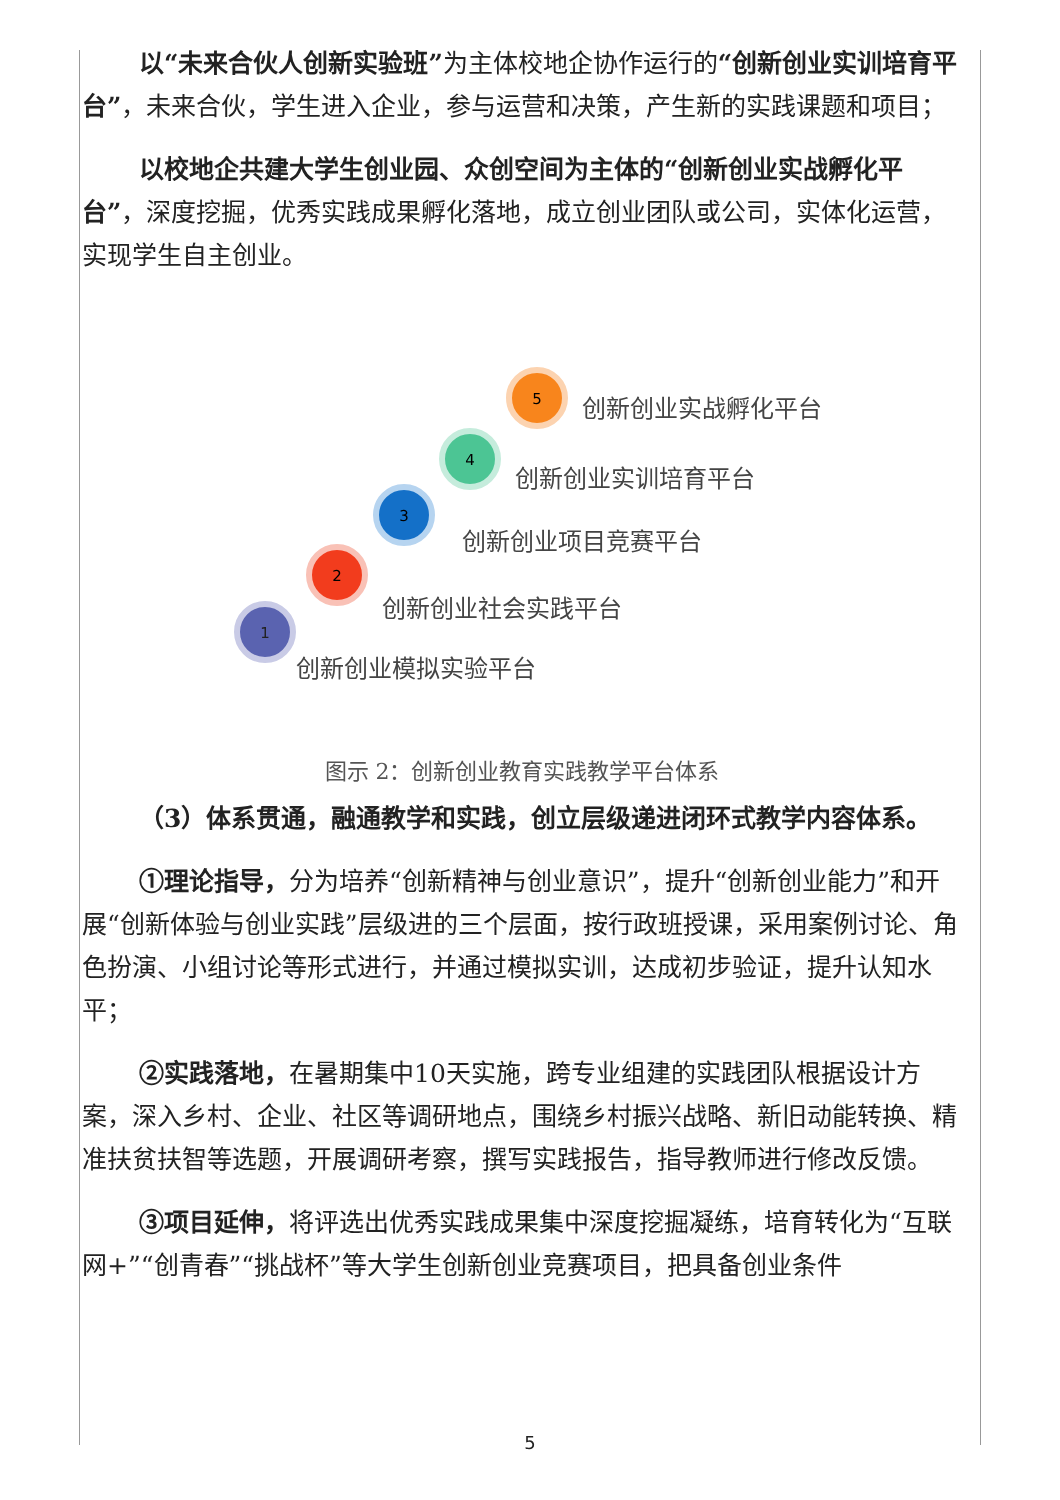以“未来合伙人创新实验班”为主体校地企协作运行的“创新创业实训培育平台”，未来合伙，学生进入企业，参与运营和决策，产生新的实践课题和项目；
以校地企共建大学生创业园、众创空间为主体的“创新创业实战孵化平台”，深度挖掘，优秀实践成果孵化落地，成立创业团队或公司，实体化运营，实现学生自主创业。
1
2
3
4
5
创新创业模拟实验平台
创新创业社会实践平台
创新创业项目竞赛平台
创新创业实训培育平台
创新创业实战孵化平台
图示 2：创新创业教育实践教学平台体系
（3）体系贯通，融通教学和实践，创立层级递进闭环式教学内容体系。
①理论指导，分为培养“创新精神与创业意识”，提升“创新创业能力”和开展“创新体验与创业实践”层级进的三个层面，按行政班授课，采用案例讨论、角色扮演、小组讨论等形式进行，并通过模拟实训，达成初步验证，提升认知水平；
②实践落地，在暑期集中10天实施，跨专业组建的实践团队根据设计方案，深入乡村、企业、社区等调研地点，围绕乡村振兴战略、新旧动能转换、精准扶贫扶智等选题，开展调研考察，撰写实践报告，指导教师进行修改反馈。
③项目延伸，将评选出优秀实践成果集中深度挖掘凝练，培育转化为“互联网+”“创青春”“挑战杯”等大学生创新创业竞赛项目，把具备创业条件
5